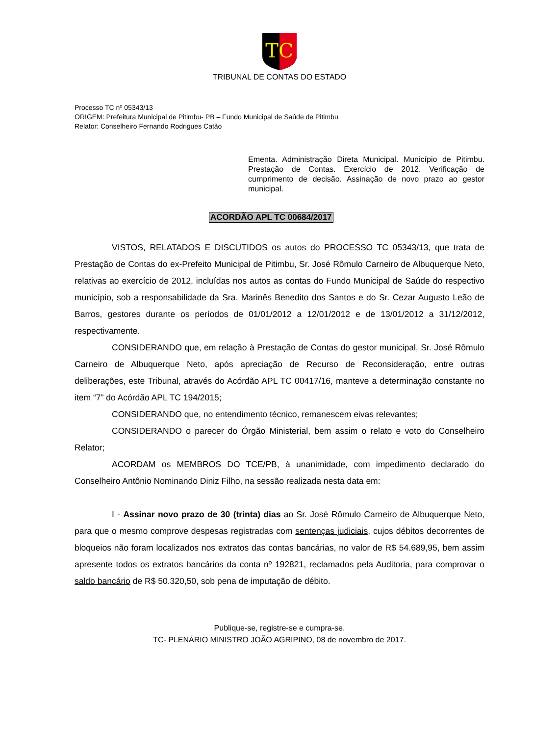TC
TRIBUNAL DE CONTAS DO ESTADO
Processo TC nº 05343/13
ORIGEM: Prefeitura Municipal de Pitimbu- PB – Fundo Municipal de Saúde de Pitimbu
Relator: Conselheiro Fernando Rodrigues Catão
Ementa. Administração Direta Municipal. Município de Pitimbu. Prestação de Contas. Exercício de 2012. Verificação de cumprimento de decisão. Assinação de novo prazo ao gestor municipal.
ACORDÃO APL TC 00684/2017
VISTOS, RELATADOS E DISCUTIDOS os autos do PROCESSO TC 05343/13, que trata de Prestação de Contas do ex-Prefeito Municipal de Pitimbu, Sr. José Rômulo Carneiro de Albuquerque Neto, relativas ao exercício de 2012, incluídas nos autos as contas do Fundo Municipal de Saúde do respectivo município, sob a responsabilidade da Sra. Marinês Benedito dos Santos e do Sr. Cezar Augusto Leão de Barros, gestores durante os períodos de 01/01/2012 a 12/01/2012 e de 13/01/2012 a 31/12/2012, respectivamente.
CONSIDERANDO que, em relação à Prestação de Contas do gestor municipal, Sr. José Rômulo Carneiro de Albuquerque Neto, após apreciação de Recurso de Reconsideração, entre outras deliberações, este Tribunal, através do Acórdão APL TC 00417/16, manteve a determinação constante no item “7” do Acórdão APL TC 194/2015;
CONSIDERANDO que, no entendimento técnico, remanescem eivas relevantes;
CONSIDERANDO o parecer do Órgão Ministerial, bem assim o relato e voto do Conselheiro Relator;
ACORDAM os MEMBROS DO TCE/PB, à unanimidade, com impedimento declarado do Conselheiro Antônio Nominando Diniz Filho, na sessão realizada nesta data em:
I - Assinar novo prazo de 30 (trinta) dias ao Sr. José Rômulo Carneiro de Albuquerque Neto, para que o mesmo comprove despesas registradas com sentenças judiciais, cujos débitos decorrentes de bloqueios não foram localizados nos extratos das contas bancárias, no valor de R$ 54.689,95, bem assim apresente todos os extratos bancários da conta nº 192821, reclamados pela Auditoria, para comprovar o saldo bancário de R$ 50.320,50, sob pena de imputação de débito.
Publique-se, registre-se e cumpra-se.
TC- PLENÁRIO MINISTRO JOÃO AGRIPINO, 08 de novembro de 2017.